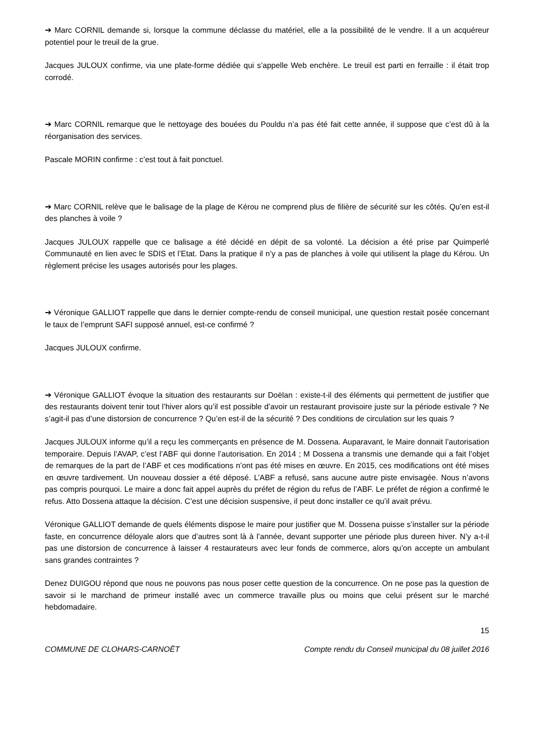➔ Marc CORNIL demande si, lorsque la commune déclasse du matériel, elle a la possibilité de le vendre. Il a un acquéreur potentiel pour le treuil de la grue.
Jacques JULOUX confirme, via une plate-forme dédiée qui s’appelle Web enchère. Le treuil est parti en ferraille : il était trop corrodé.
➔ Marc CORNIL remarque que le nettoyage des bouées du Pouldu n’a pas été fait cette année, il suppose que c’est dû à la réorganisation des services.
Pascale MORIN confirme : c’est tout à fait ponctuel.
➔ Marc CORNIL relève que le balisage de la plage de Kérou ne comprend plus de filière de sécurité sur les côtés. Qu’en est-il des planches à voile ?
Jacques JULOUX rappelle que ce balisage a été décidé en dépit de sa volonté. La décision a été prise par Quimperlé Communauté en lien avec le SDIS et l’Etat. Dans la pratique il n’y a pas de planches à voile qui utilisent la plage du Kérou. Un règlement précise les usages autorisés pour les plages.
➔ Véronique GALLIOT rappelle que dans le dernier compte-rendu de conseil municipal, une question restait posée concernant le taux de l’emprunt SAFI supposé annuel, est-ce confirmé ?
Jacques JULOUX confirme.
➔ Véronique GALLIOT évoque la situation des restaurants sur Doëlan : existe-t-il des éléments qui permettent de justifier que des restaurants doivent tenir tout l’hiver alors qu’il est possible d’avoir un restaurant provisoire juste sur la période estivale ? Ne s’agit-il pas d’une distorsion de concurrence ? Qu’en est-il de la sécurité ? Des conditions de circulation sur les quais ?
Jacques JULOUX informe qu’il a reçu les commerçants en présence de M. Dossena. Auparavant, le Maire donnait l’autorisation temporaire. Depuis l’AVAP, c’est l’ABF qui donne l’autorisation. En 2014 ; M Dossena a transmis une demande qui a fait l’objet de remarques de la part de l’ABF et ces modifications n’ont pas été mises en œuvre. En 2015, ces modifications ont été mises en œuvre tardivement. Un nouveau dossier a été déposé. L’ABF a refusé, sans aucune autre piste envisagée. Nous n’avons pas compris pourquoi. Le maire a donc fait appel auprès du préfet de région du refus de l’ABF. Le préfet de région a confirmé le refus. Atto Dossena attaque la décision. C’est une décision suspensive, il peut donc installer ce qu’il avait prévu.
Véronique GALLIOT demande de quels éléments dispose le maire pour justifier que M. Dossena puisse s’installer sur la période faste, en concurrence déloyale alors que d’autres sont là à l’année, devant supporter une période plus dureen hiver. N’y a-t-il pas une distorsion de concurrence à laisser 4 restaurateurs avec leur fonds de commerce, alors qu’on accepte un ambulant sans grandes contraintes ?
Denez DUIGOU répond que nous ne pouvons pas nous poser cette question de la concurrence. On ne pose pas la question de savoir si le marchand de primeur installé avec un commerce travaille plus ou moins que celui présent sur le marché hebdomadaire.
15
COMMUNE DE CLOHARS-CARNOËT Compte rendu du Conseil municipal du 08 juillet 2016